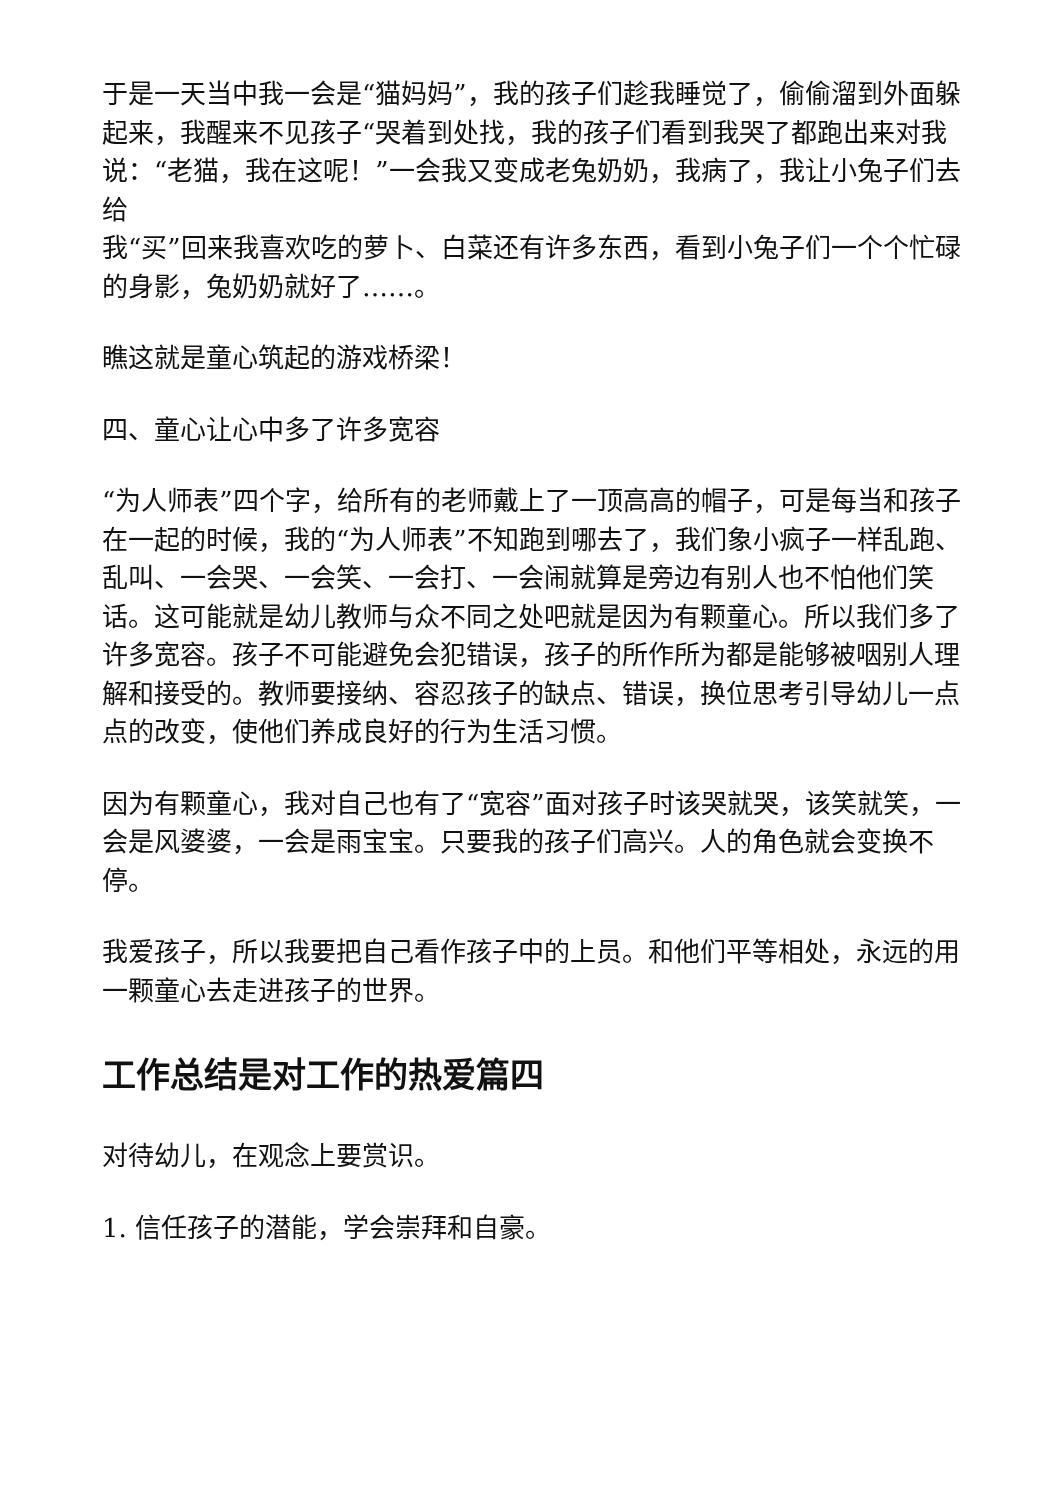于是一天当中我一会是“猫妈妈”，我的孩子们趁我睡觉了，偷偷溜到外面躲起来，我醒来不见孩子“哭着到处找，我的孩子们看到我哭了都跑出来对我说：“老猫，我在这呢！”一会我又变成老兔奶奶，我病了，我让小兔子们去给
我“买”回来我喜欢吃的萝卜、白菜还有许多东西，看到小兔子们一个个忙碌的身影，兔奶奶就好了……。
瞧这就是童心筑起的游戏桥梁！
四、童心让心中多了许多宽容
“为人师表”四个字，给所有的老师戴上了一顶高高的帽子，可是每当和孩子在一起的时候，我的“为人师表”不知跑到哪去了，我们象小疯子一样乱跑、乱叫、一会哭、一会笑、一会打、一会闹就算是旁边有别人也不怕他们笑话。这可能就是幼儿教师与众不同之处吧就是因为有颗童心。所以我们多了许多宽容。孩子不可能避免会犯错误，孩子的所作所为都是能够被咽别人理解和接受的。教师要接纳、容忍孩子的缺点、错误，换位思考引导幼儿一点点的改变，使他们养成良好的行为生活习惯。
因为有颗童心，我对自己也有了“宽容”面对孩子时该哭就哭，该笑就笑，一会是风婆婆，一会是雨宝宝。只要我的孩子们高兴。人的角色就会变换不停。
我爱孩子，所以我要把自己看作孩子中的上员。和他们平等相处，永远的用一颗童心去走进孩子的世界。
工作总结是对工作的热爱篇四
对待幼儿，在观念上要赏识。
1. 信任孩子的潜能，学会崇拜和自豪。